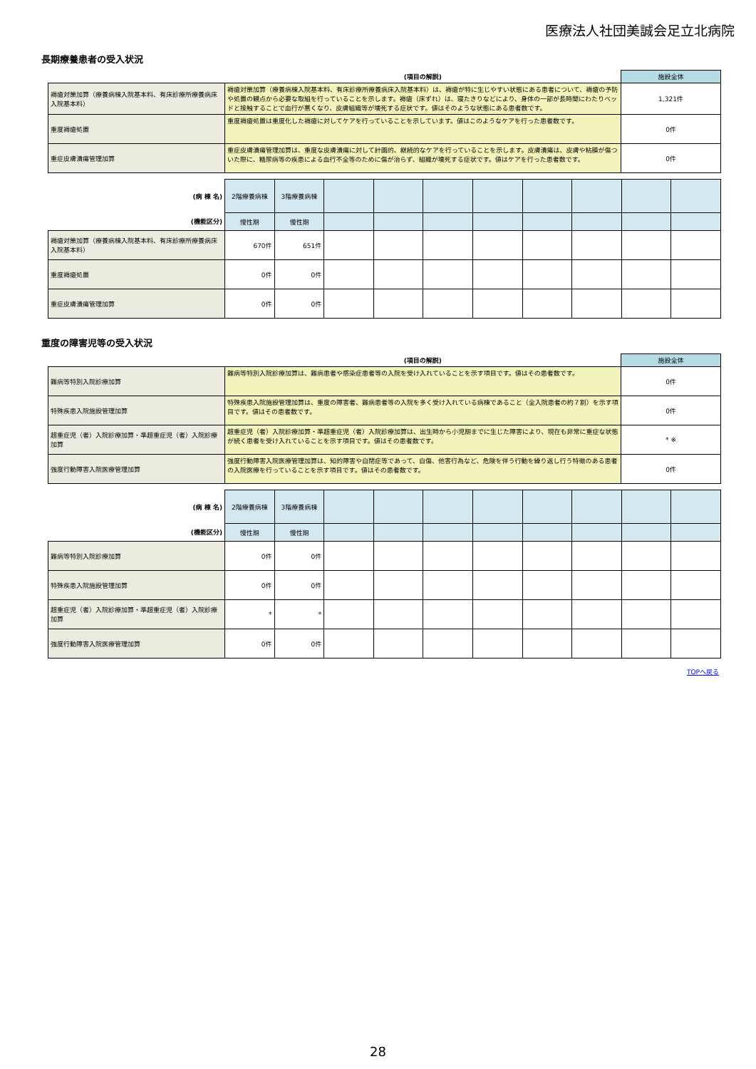医療法人社団美誠会足立北病院
長期療養患者の受入状況
| | (項目の解説) | 施設全体 |
| 褥瘡対策加算（療養病棟入院基本料、有床診療所療養病床入院基本料） | 褥瘡対策加算（療養病棟入院基本料、有床診療所療養病床入院基本料）は、褥瘡が特に生じやすい状態にある患者について、褥瘡の予防や処置の観点から必要な取組を行っていることを示します。褥瘡（床ずれ）は、寝たきりなどにより、身体の一部が長時間にわたりベッドと接触することで血行が悪くなり、皮膚組織等が壊死する症状です。値はそのような状態にある患者数です。 | 1,321件 |
| 重度褥瘡処置 | 重度褥瘡処置は重度化した褥瘡に対してケアを行っていることを示しています。値はこのようなケアを行った患者数です。 | 0件 |
| 重症皮膚潰瘍管理加算 | 重症皮膚潰瘍管理加算は、重度な皮膚潰瘍に対して計画的、継続的なケアを行っていることを示します。皮膚潰瘍は、皮膚や粘膜が傷ついた際に、糖尿病等の疾患による血行不全等のために傷が治らず、組織が壊死する症状です。値はケアを行った患者数です。 | 0件 |
| (病 棟 名) | 2階療養病棟 | 3階療養病棟 | | | | | | | | |
| (機能区分) | 慢性期 | 慢性期 | | | | | | | | |
| 褥瘡対策加算（療養病棟入院基本料、有床診療所療養病床入院基本料） | 670件 | 651件 | | | | | | | | |
| 重度褥瘡処置 | 0件 | 0件 | | | | | | | | |
| 重症皮膚潰瘍管理加算 | 0件 | 0件 | | | | | | | | |
重度の障害児等の受入状況
| | (項目の解説) | 施設全体 |
| 難病等特別入院診療加算 | 難病等特別入院診療加算は、難病患者や感染症患者等の入院を受け入れていることを示す項目です。値はその患者数です。 | 0件 |
| 特殊疾患入院施設管理加算 | 特殊疾患入院施設管理加算は、重度の障害者、難病患者等の入院を多く受け入れている病棟であること（全入院患者の約７割）を示す項目です。値はその患者数です。 | 0件 |
| 超重症児（者）入院診療加算・準超重症児（者）入院診療加算 | 超重症児（者）入院診療加算・準超重症児（者）入院診療加算は、出生時から小児期までに生じた障害により、現在も非常に重症な状態が続く患者を受け入れていることを示す項目です。値はその患者数です。 | * ※ |
| 強度行動障害入院医療管理加算 | 強度行動障害入院医療管理加算は、知的障害や自閉症等であって、自傷、他害行為など、危険を伴う行動を繰り返し行う特徴のある患者の入院医療を行っていることを示す項目です。値はその患者数です。 | 0件 |
| (病 棟 名) | 2階療養病棟 | 3階療養病棟 | | | | | | | | |
| (機能区分) | 慢性期 | 慢性期 | | | | | | | | |
| 難病等特別入院診療加算 | 0件 | 0件 | | | | | | | | |
| 特殊疾患入院施設管理加算 | 0件 | 0件 | | | | | | | | |
| 超重症児（者）入院診療加算・準超重症児（者）入院診療加算 | * | * | | | | | | | | |
| 強度行動障害入院医療管理加算 | 0件 | 0件 | | | | | | | | |
TOPへ戻る
28